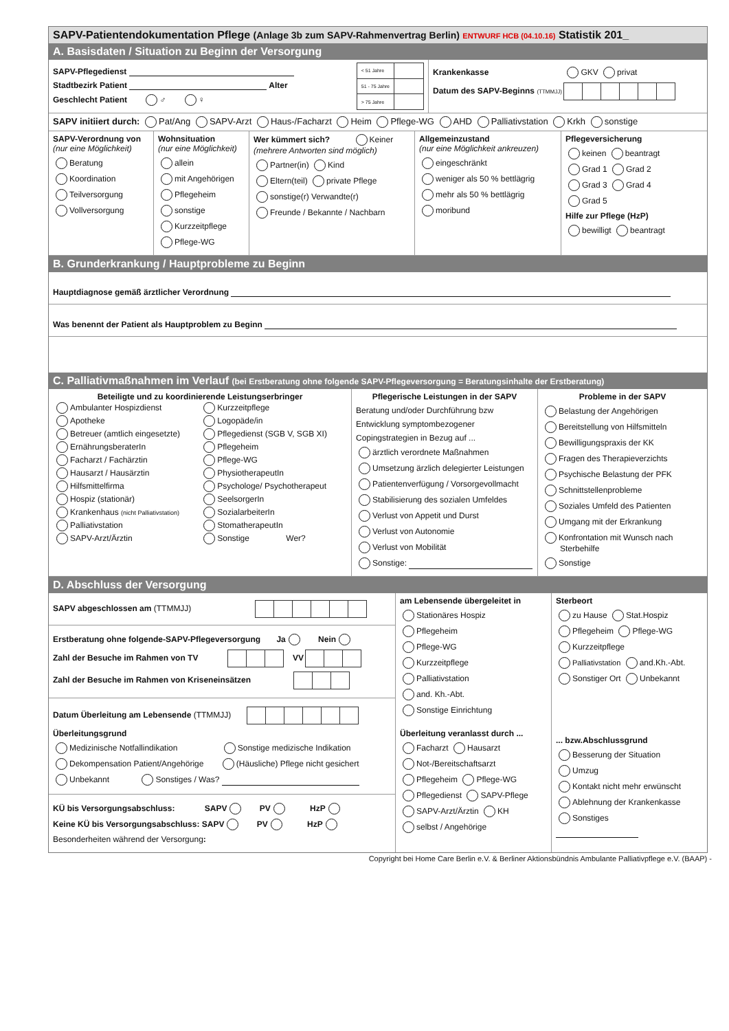SAPV-Patientendokumentation Pflege (Anlage 3b zum SAPV-Rahmenvertrag Berlin) ENTWURF HCB (04.10.16) Statistik 201_
A. Basisdaten / Situation zu Beginn der Versorgung
SAPV-Pflegedienst
Stadtbezirk Patient Alter
Geschlecht Patient ♂ ♀
| < 51 Jahre | |
| 51 - 75 Jahre | |
| > 75 Jahre | |
Krankenkasse GKV privat
Datum des SAPV-Beginns (TTMMJJ)
SAPV initiiert durch: Pat/Ang SAPV-Arzt Haus-/Facharzt Heim Pflege-WG AHD Palliativstation Krkh sonstige
SAPV-Verordnung von
(nur eine Möglichkeit)
Beratung
Koordination
Teilversorgung
Vollversorgung
Wohnsituation
(nur eine Möglichkeit)
allein
mit Angehörigen
Pflegeheim
sonstige
Kurzzeitpflege
Pflege-WG
Wer kümmert sich? Keiner
(mehrere Antworten sind möglich)
Partner(in) Kind
Eltern(teil) private Pflege
sonstige(r) Verwandte(r)
Freunde / Bekannte / Nachbarn
Allgemeinzustand
(nur eine Möglichkeit ankreuzen)
eingeschränkt
weniger als 50 % bettlägrig
mehr als 50 % bettlägrig
moribund
Pflegeversicherung
keinen beantragt
Grad 1 Grad 2
Grad 3 Grad 4
Grad 5
Hilfe zur Pflege (HzP)
bewilligt beantragt
B. Grunderkrankung / Hauptprobleme zu Beginn
Hauptdiagnose gemäß ärztlicher Verordnung
Was benennt der Patient als Hauptproblem zu Beginn
C. Palliativmaßnahmen im Verlauf (bei Erstberatung ohne folgende SAPV-Pflegeversorgung = Beratungsinhalte der Erstberatung)
Beteiligte und zu koordinierende Leistungserbringer
| Ambulanter Hospizdienst | Kurzzeitpflege |
| Apotheke | Logopäde/in |
| Betreuer (amtlich eingesetzte) | Pflegedienst (SGB V, SGB XI) |
| ErnährungsberaterIn | Pflegeheim |
| Facharzt / Fachärztin | Pflege-WG |
| Hausarzt / Hausärztin | PhysiotherapeutIn |
| Hilfsmittelfirma | Psychologe/ Psychotherapeut |
| Hospiz (stationär) | SeelsorgerIn |
| Krankenhaus (nicht Palliativstation) | SozialarbeiterIn |
| Palliativstation | StomatherapeutIn |
| SAPV-Arzt/Ärztin | Sonstige Wer? |
Pflegerische Leistungen in der SAPV
Beratung und/oder Durchführung bzw
Entwicklung symptombezogener
Copingstrategien in Bezug auf ...
ärztlich verordnete Maßnahmen
Umsetzung ärzlich delegierter Leistungen
Patientenverfügung / Vorsorgevollmacht
Stabilisierung des sozialen Umfeldes
Verlust von Appetit und Durst
Verlust von Autonomie
Verlust von Mobilität
Sonstige:
Probleme in der SAPV
Belastung der Angehörigen
Bereitstellung von Hilfsmitteln
Bewilligungspraxis der KK
Fragen des Therapieverzichts
Psychische Belastung der PFK
Schnittstellenprobleme
Soziales Umfeld des Patienten
Umgang mit der Erkrankung
Konfrontation mit Wunsch nach
Sterbehilfe
Sonstige
D. Abschluss der Versorgung
SAPV abgeschlossen am (TTMMJJ)
Erstberatung ohne folgende-SAPV-Pflegeversorgung Ja Nein
Zahl der Besuche im Rahmen von TV VV
Zahl der Besuche im Rahmen von Kriseneinsätzen
Datum Überleitung am Lebensende (TTMMJJ)
Überleitungsgrund
Medizinische Notfallindikation Sonstige medizische Indikation
Dekompensation Patient/Angehörige (Häusliche) Pflege nicht gesichert
Unbekannt Sonstiges / Was?
KÜ bis Versorgungsabschluss: SAPV PV HzP
Keine KÜ bis Versorgungsabschluss: SAPV PV HzP
Besonderheiten während der Versorgung:
am Lebensende übergeleitet in
Stationäres Hospiz
Pflegeheim
Pflege-WG
Kurzzeitpflege
Palliativstation
and. Kh.-Abt.
Sonstige Einrichtung
Überleitung veranlasst durch ...
Facharzt Hausarzt
Not-/Bereitschaftsarzt
Pflegeheim Pflege-WG
Pflegedienst SAPV-Pflege
SAPV-Arzt/Ärztin KH
selbst / Angehörige
Sterbeort
zu Hause Stat.Hospiz
Pflegeheim Pflege-WG
Kurzzeitpflege
Palliativstation and.Kh.-Abt.
Sonstiger Ort Unbekannt
... bzw.Abschlussgrund
Besserung der Situation
Umzug
Kontakt nicht mehr erwünscht
Ablehnung der Krankenkasse
Sonstiges
Copyright bei Home Care Berlin e.V. & Berliner Aktionsbündnis Ambulante Palliativpflege e.V. (BAAP) -